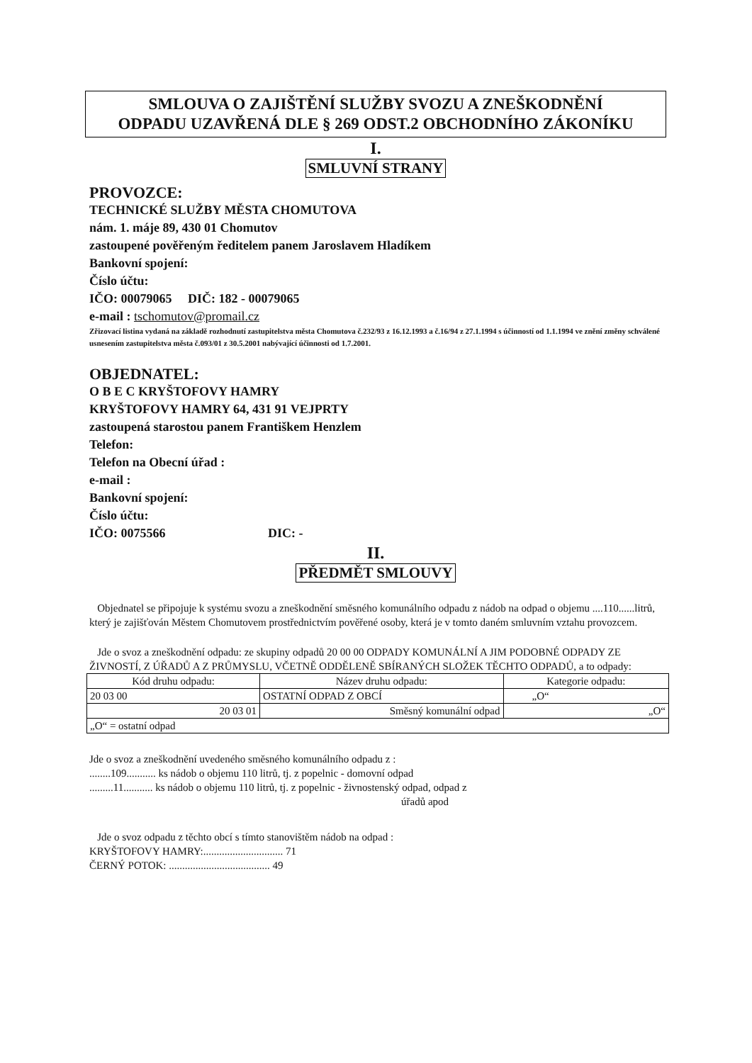SMLOUVA O ZAJIŠTĚNÍ SLUŽBY SVOZU A ZNEŠKODNĚNÍ
ODPADU UZAVŘENÁ DLE § 269 ODST.2 OBCHODNÍHO ZÁKONÍKU
I.
SMLUVNÍ STRANY
PROVOZCE:
TECHNICKÉ SLUŽBY MĚSTA CHOMUTOVA
nám. 1. máje 89, 430 01 Chomutov
zastoupené pověřeným ředitelem panem Jaroslavem Hladíkem
Bankovní spojení:
Číslo účtu:
IČO: 00079065 DIČ: 182 - 00079065
e-mail : tschomutov@promail.cz
Zřizovací listina vydaná na základě rozhodnutí zastupitelstva města Chomutova č.232/93 z 16.12.1993 a č.16/94 z 27.1.1994 s účinností od 1.1.1994 ve znění změny schválené usnesením zastupitelstva města č.093/01 z 30.5.2001 nabývající účinnosti od 1.7.2001.
OBJEDNATEL:
O B E C KRYŠTOFOVY HAMRY
KRYŠTOFOVY HAMRY 64, 431 91 VEJPRTY
zastoupená starostou panem Františkem Henzlem
Telefon:
Telefon na Obecní úřad :
e-mail :
Bankovní spojení:
Číslo účtu:
IČO: 0075566 DIC: -
II.
PŘEDMĚT SMLOUVY
Objednatel se připojuje k systému svozu a zneškodnění směsného komunálního odpadu z nádob na odpad o objemu ....110......litrů, který je zajišťován Městem Chomutovem prostřednictvím pověřené osoby, která je v tomto daném smluvním vztahu provozcem.
Jde o svoz a zneškodnění odpadu: ze skupiny odpadů 20 00 00 ODPADY KOMUNÁLNÍ A JIM PODOBNÉ ODPADY ZE ŽIVNOSTÍ, Z ÚŘADŮ A Z PRŮMYSLU, VČETNĚ ODDĚLENĚ SBÍRANÝCH SLOŽEK TĚCHTO ODPADŮ, a to odpady:
| Kód druhu odpadu: | Název druhu odpadu: | Kategorie odpadu: |
| 20 03 00 | OSTATNÍ ODPAD Z OBCÍ | „O“ |
| 20 03 01 | Směsný komunální odpad | „O“ |
| „O“ = ostatní odpad | | |
Jde o svoz a zneškodnění uvedeného směsného komunálního odpadu z :
........109........... ks nádob o objemu 110 litrů, tj. z popelnic - domovní odpad
.........11........... ks nádob o objemu 110 litrů, tj. z popelnic - živnostenský odpad, odpad z
úřadů apod
Jde o svoz odpadu z těchto obcí s tímto stanovištěm nádob na odpad :
KRYŠTOFOVY HAMRY:.............................. 71
ČERNÝ POTOK: ...................................... 49